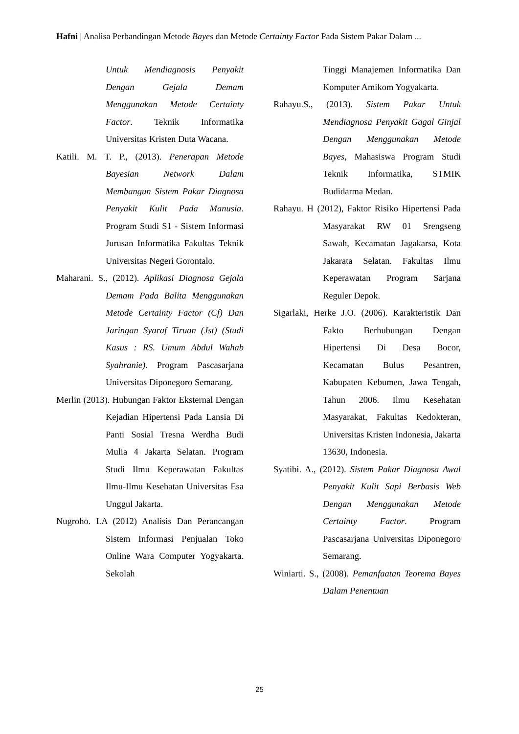Hafni | Analisa Perbandingan Metode Bayes dan Metode Certainty Factor Pada Sistem Pakar Dalam ...
Untuk Mendiagnosis Penyakit Dengan Gejala Demam Menggunakan Metode Certainty Factor. Teknik Informatika Universitas Kristen Duta Wacana.
Katili. M. T. P., (2013). Penerapan Metode Bayesian Network Dalam Membangun Sistem Pakar Diagnosa Penyakit Kulit Pada Manusia. Program Studi S1 - Sistem Informasi Jurusan Informatika Fakultas Teknik Universitas Negeri Gorontalo.
Maharani. S., (2012). Aplikasi Diagnosa Gejala Demam Pada Balita Menggunakan Metode Certainty Factor (Cf) Dan Jaringan Syaraf Tiruan (Jst) (Studi Kasus : RS. Umum Abdul Wahab Syahranie). Program Pascasarjana Universitas Diponegoro Semarang.
Merlin (2013). Hubungan Faktor Eksternal Dengan Kejadian Hipertensi Pada Lansia Di Panti Sosial Tresna Werdha Budi Mulia 4 Jakarta Selatan. Program Studi Ilmu Keperawatan Fakultas Ilmu-Ilmu Kesehatan Universitas Esa Unggul Jakarta.
Nugroho. I.A (2012) Analisis Dan Perancangan Sistem Informasi Penjualan Toko Online Wara Computer Yogyakarta. Sekolah
Tinggi Manajemen Informatika Dan Komputer Amikom Yogyakarta.
Rahayu.S., (2013). Sistem Pakar Untuk Mendiagnosa Penyakit Gagal Ginjal Dengan Menggunakan Metode Bayes, Mahasiswa Program Studi Teknik Informatika, STMIK Budidarma Medan.
Rahayu. H (2012), Faktor Risiko Hipertensi Pada Masyarakat RW 01 Srengseng Sawah, Kecamatan Jagakarsa, Kota Jakarata Selatan. Fakultas Ilmu Keperawatan Program Sarjana Reguler Depok.
Sigarlaki, Herke J.O. (2006). Karakteristik Dan Fakto Berhubungan Dengan Hipertensi Di Desa Bocor, Kecamatan Bulus Pesantren, Kabupaten Kebumen, Jawa Tengah, Tahun 2006. Ilmu Kesehatan Masyarakat, Fakultas Kedokteran, Universitas Kristen Indonesia, Jakarta 13630, Indonesia.
Syatibi. A., (2012). Sistem Pakar Diagnosa Awal Penyakit Kulit Sapi Berbasis Web Dengan Menggunakan Metode Certainty Factor. Program Pascasarjana Universitas Diponegoro Semarang.
Winiarti. S., (2008). Pemanfaatan Teorema Bayes Dalam Penentuan
25